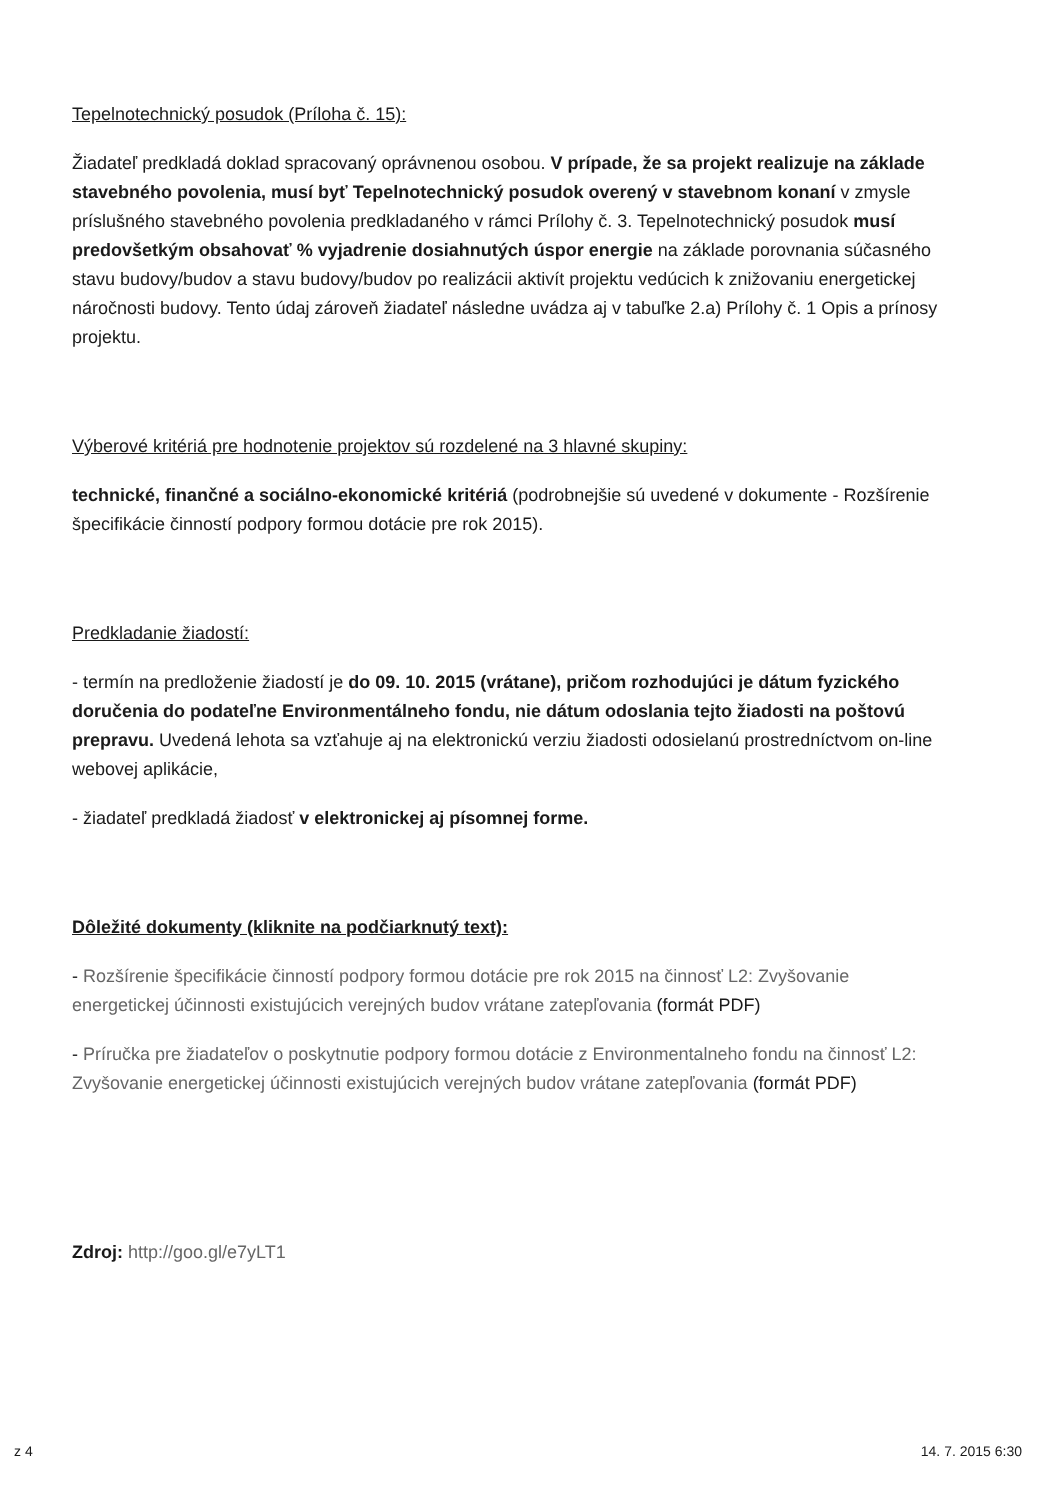Tepelnotechnický posudok (Príloha č. 15):
Žiadateľ predkladá doklad spracovaný oprávnenou osobou. V prípade, že sa projekt realizuje na základe stavebného povolenia, musí byť Tepelnotechnický posudok overený v stavebnom konaní v zmysle príslušného stavebného povolenia predkladaného v rámci Prílohy č. 3. Tepelnotechnický posudok musí predovšetkým obsahovať % vyjadrenie dosiahnutých úspor energie na základe porovnania súčasného stavu budovy/budov a stavu budovy/budov po realizácii aktivít projektu vedúcich k znižovaniu energetickej náročnosti budovy. Tento údaj zároveň žiadateľ následne uvádza aj v tabuľke 2.a) Prílohy č. 1 Opis a prínosy projektu.
Výberové kritériá pre hodnotenie projektov sú rozdelené na 3 hlavné skupiny:
technické, finančné a sociálno-ekonomické kritériá (podrobnejšie sú uvedené v dokumente - Rozšírenie špecifikácie činností podpory formou dotácie pre rok 2015).
Predkladanie žiadostí:
- termín na predloženie žiadostí je do 09. 10. 2015 (vrátane), pričom rozhodujúci je dátum fyzického doručenia do podateľne Environmentálneho fondu, nie dátum odoslania tejto žiadosti na poštovú prepravu. Uvedená lehota sa vzťahuje aj na elektronickú verziu žiadosti odosielanú prostredníctvom on-line webovej aplikácie,
- žiadateľ predkladá žiadosť v elektronickej aj písomnej forme.
Dôležité dokumenty (kliknite na podčiarknutý text):
- Rozšírenie špecifikácie činností podpory formou dotácie pre rok 2015 na činnosť L2: Zvyšovanie energetickej účinnosti existujúcich verejných budov vrátane zatepľovania (formát PDF)
- Príručka pre žiadateľov o poskytnutie podpory formou dotácie z Environmentalneho fondu na činnosť L2: Zvyšovanie energetickej účinnosti existujúcich verejných budov vrátane zatepľovania (formát PDF)
Zdroj: http://goo.gl/e7yLT1
z 4 14. 7. 2015 6:30